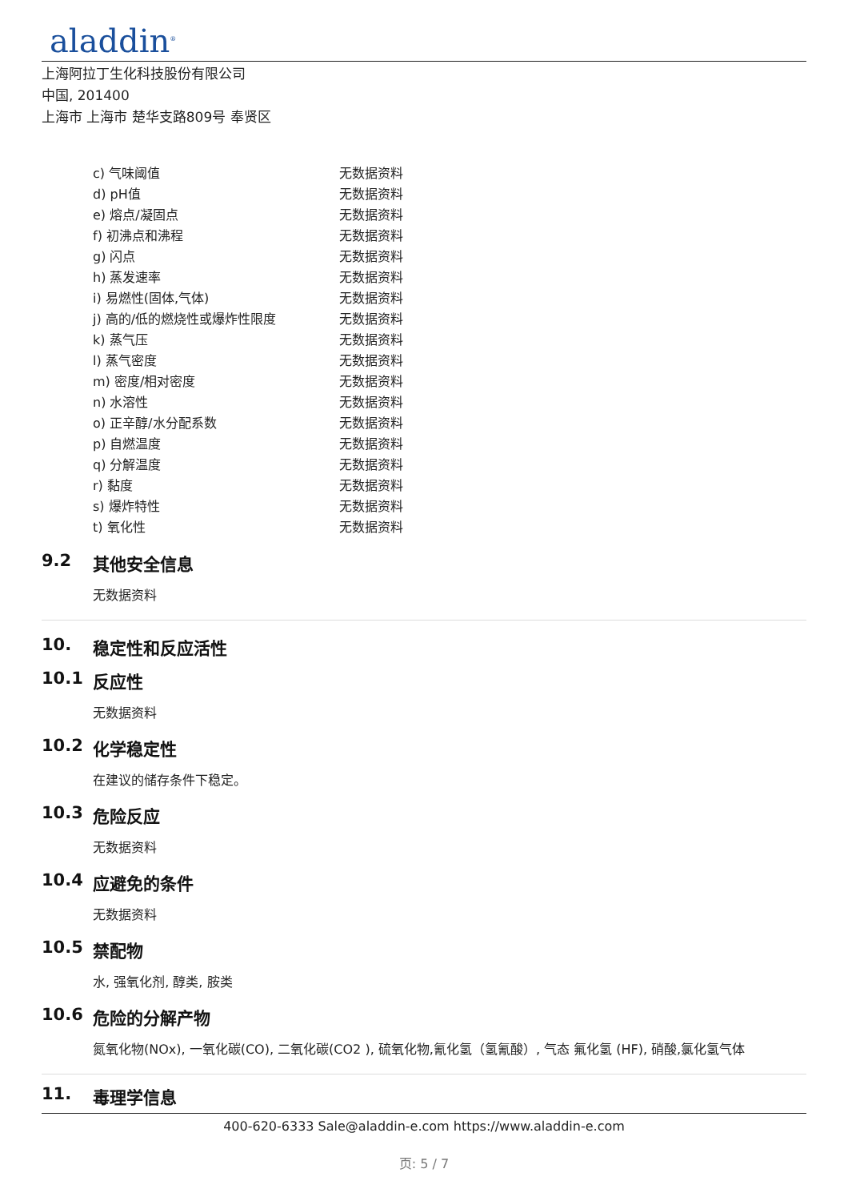aladdin<sup>®</sup>
上海阿拉丁生化科技股份有限公司
中国, 201400
上海市 上海市 楚华支路809号 奉贤区
| c) 气味阈值 | 无数据资料 |
| d) pH值 | 无数据资料 |
| e) 熔点/凝固点 | 无数据资料 |
| f) 初沸点和沸程 | 无数据资料 |
| g) 闪点 | 无数据资料 |
| h) 蒸发速率 | 无数据资料 |
| i) 易燃性(固体,气体) | 无数据资料 |
| j) 高的/低的燃烧性或爆炸性限度 | 无数据资料 |
| k) 蒸气压 | 无数据资料 |
| l) 蒸气密度 | 无数据资料 |
| m) 密度/相对密度 | 无数据资料 |
| n) 水溶性 | 无数据资料 |
| o) 正辛醇/水分配系数 | 无数据资料 |
| p) 自燃温度 | 无数据资料 |
| q) 分解温度 | 无数据资料 |
| r) 黏度 | 无数据资料 |
| s) 爆炸特性 | 无数据资料 |
| t) 氧化性 | 无数据资料 |
9.2 其他安全信息
无数据资料
10. 稳定性和反应活性
10.1 反应性
无数据资料
10.2 化学稳定性
在建议的储存条件下稳定。
10.3 危险反应
无数据资料
10.4 应避免的条件
无数据资料
10.5 禁配物
水, 强氧化剂, 醇类, 胺类
10.6 危险的分解产物
氮氧化物(NOx), 一氧化碳(CO), 二氧化碳(CO2 ), 硫氧化物,氰化氢（氢氰酸）, 气态 氟化氢 (HF), 硝酸,氯化氢气体
11. 毒理学信息
400-620-6333 Sale@aladdin-e.com https://www.aladdin-e.com
页: 5 / 7